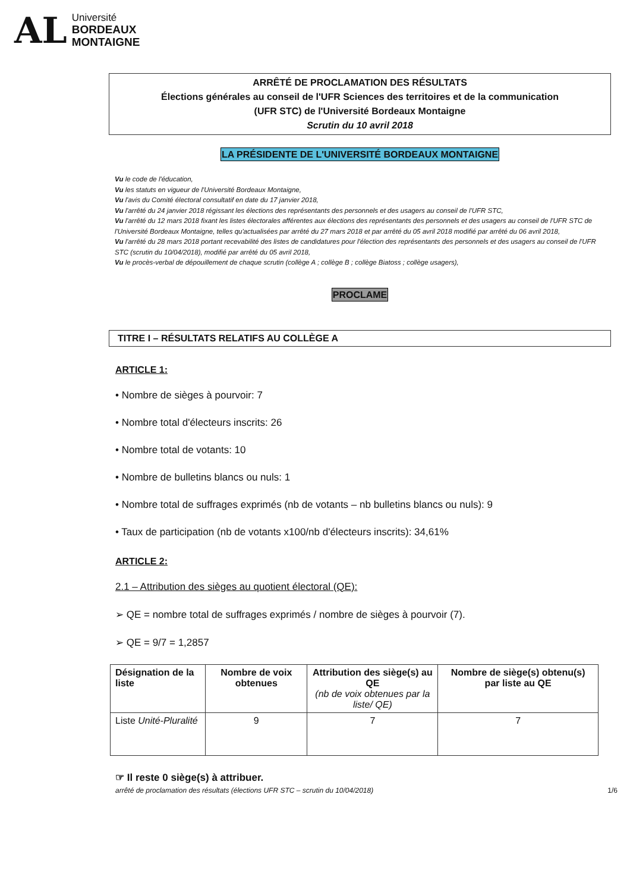AL
Université
BORDEAUX
MONTAIGNE
ARRÊTÉ DE PROCLAMATION DES RÉSULTATS
Élections générales au conseil de l'UFR Sciences des territoires et de la communication
(UFR STC) de l'Université Bordeaux Montaigne
Scrutin du 10 avril 2018
LA PRÉSIDENTE DE L'UNIVERSITÉ BORDEAUX MONTAIGNE
Vu le code de l'éducation,
Vu les statuts en vigueur de l'Université Bordeaux Montaigne,
Vu l'avis du Comité électoral consultatif en date du 17 janvier 2018,
Vu l'arrêté du 24 janvier 2018 régissant les élections des représentants des personnels et des usagers au conseil de l'UFR STC,
Vu l'arrêté du 12 mars 2018 fixant les listes électorales afférentes aux élections des représentants des personnels et des usagers au conseil de l'UFR STC de l'Université Bordeaux Montaigne, telles qu'actualisées par arrêté du 27 mars 2018 et par arrêté du 05 avril 2018 modifié par arrêté du 06 avril 2018,
Vu l'arrêté du 28 mars 2018 portant recevabilité des listes de candidatures pour l'élection des représentants des personnels et des usagers au conseil de l'UFR STC (scrutin du 10/04/2018), modifié par arrêté du 05 avril 2018,
Vu le procès-verbal de dépouillement de chaque scrutin (collège A ; collège B ; collège Biatoss ; collège usagers),
PROCLAME
TITRE I – RÉSULTATS RELATIFS AU COLLÈGE A
ARTICLE 1:
• Nombre de sièges à pourvoir: 7
• Nombre total d'électeurs inscrits: 26
• Nombre total de votants: 10
• Nombre de bulletins blancs ou nuls: 1
• Nombre total de suffrages exprimés (nb de votants – nb bulletins blancs ou nuls): 9
• Taux de participation (nb de votants x100/nb d'électeurs inscrits): 34,61%
ARTICLE 2:
2.1 – Attribution des sièges au quotient électoral (QE):
➢ QE = nombre total de suffrages exprimés / nombre de sièges à pourvoir (7).
➢ QE = 9/7 = 1,2857
| Désignation de la liste | Nombre de voix obtenues | Attribution des siège(s) au QE (nb de voix obtenues par la liste/ QE) | Nombre de siège(s) obtenu(s) par liste au QE |
| --- | --- | --- | --- |
| Liste Unité-Pluralité | 9 | 7 | 7 |
☞ Il reste 0 siège(s) à attribuer.
arrêté de proclamation des résultats (élections UFR STC – scrutin du 10/04/2018) 1/6